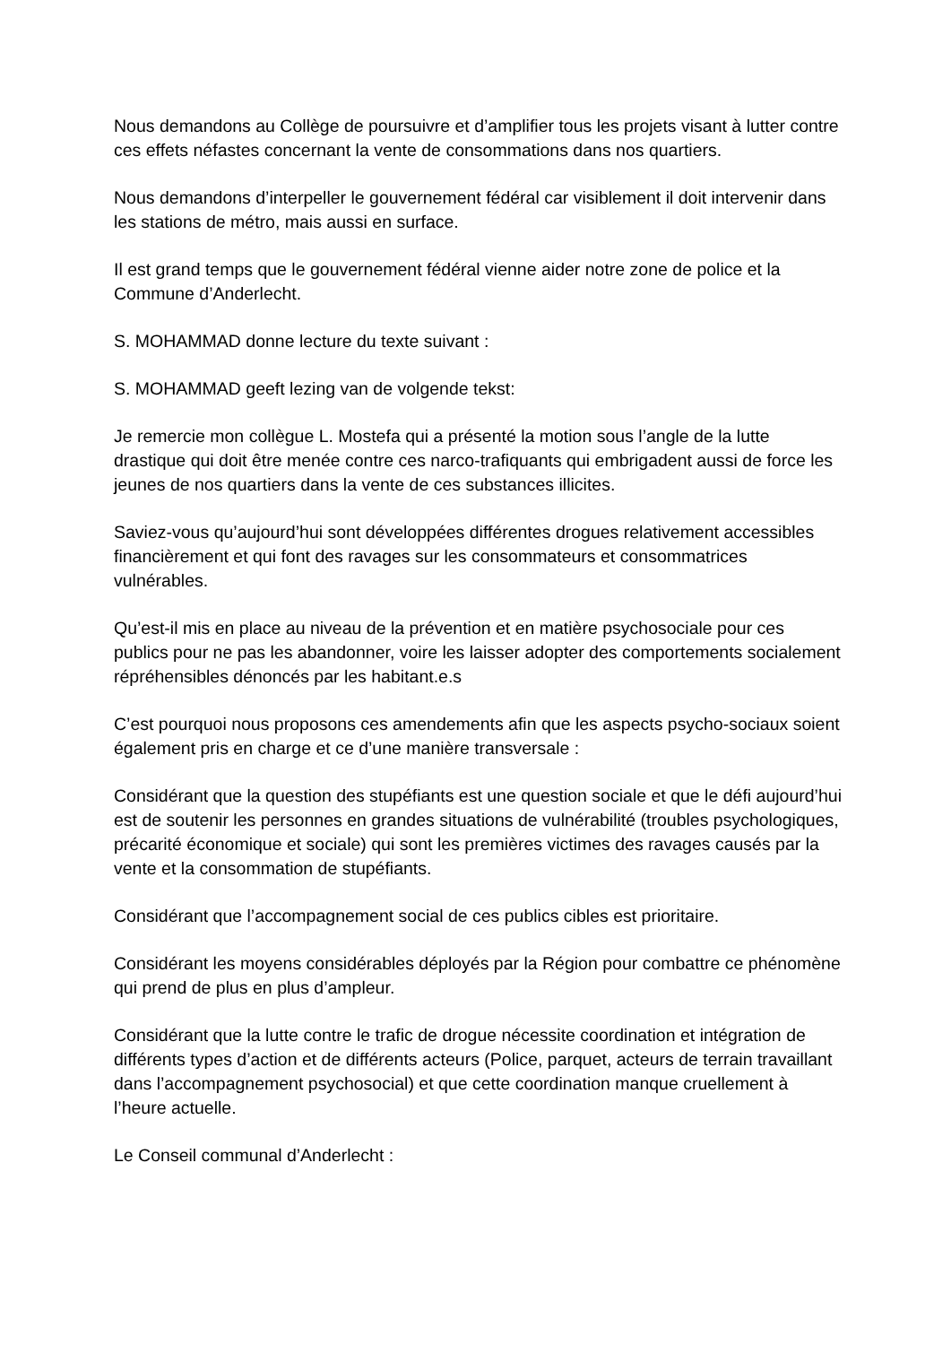Nous demandons au Collège de poursuivre et d’amplifier tous les projets visant à lutter contre ces effets néfastes concernant la vente de consommations dans nos quartiers.
Nous demandons d’interpeller le gouvernement fédéral car visiblement il doit intervenir dans les stations de métro, mais aussi en surface.
Il est grand temps que le gouvernement fédéral vienne aider notre zone de police et la Commune d’Anderlecht.
S. MOHAMMAD donne lecture du texte suivant :
S. MOHAMMAD geeft lezing van de volgende tekst:
Je remercie mon collègue L. Mostefa qui a présenté la motion sous l’angle de la lutte drastique qui doit être menée contre ces narco-trafiquants qui embrigadent aussi de force les jeunes de nos quartiers dans la vente de ces substances illicites.
Saviez-vous qu’aujourd’hui sont développées différentes drogues relativement accessibles financièrement et qui font des ravages sur les consommateurs et consommatrices vulnérables.
Qu’est-il mis en place au niveau de la prévention et en matière psychosociale pour ces publics pour ne pas les abandonner, voire les laisser adopter des comportements socialement répréhensibles dénoncés par les habitant.e.s
C’est pourquoi nous proposons ces amendements afin que les aspects psycho-sociaux soient également pris en charge et ce d’une manière transversale :
Considérant que la question des stupéfiants est une question sociale et que le défi aujourd’hui est de soutenir les personnes en grandes situations de vulnérabilité (troubles psychologiques, précarité économique et sociale) qui sont les premières victimes des ravages causés par la vente et la consommation de stupéfiants.
Considérant que l’accompagnement social de ces publics cibles est prioritaire.
Considérant les moyens considérables déployés par la Région pour combattre ce phénomène qui prend de plus en plus d’ampleur.
Considérant que la lutte contre le trafic de drogue nécessite coordination et intégration de différents types d’action et de différents acteurs (Police, parquet, acteurs de terrain travaillant dans l’accompagnement psychosocial) et que cette coordination manque cruellement à l’heure actuelle.
Le Conseil communal d’Anderlecht :